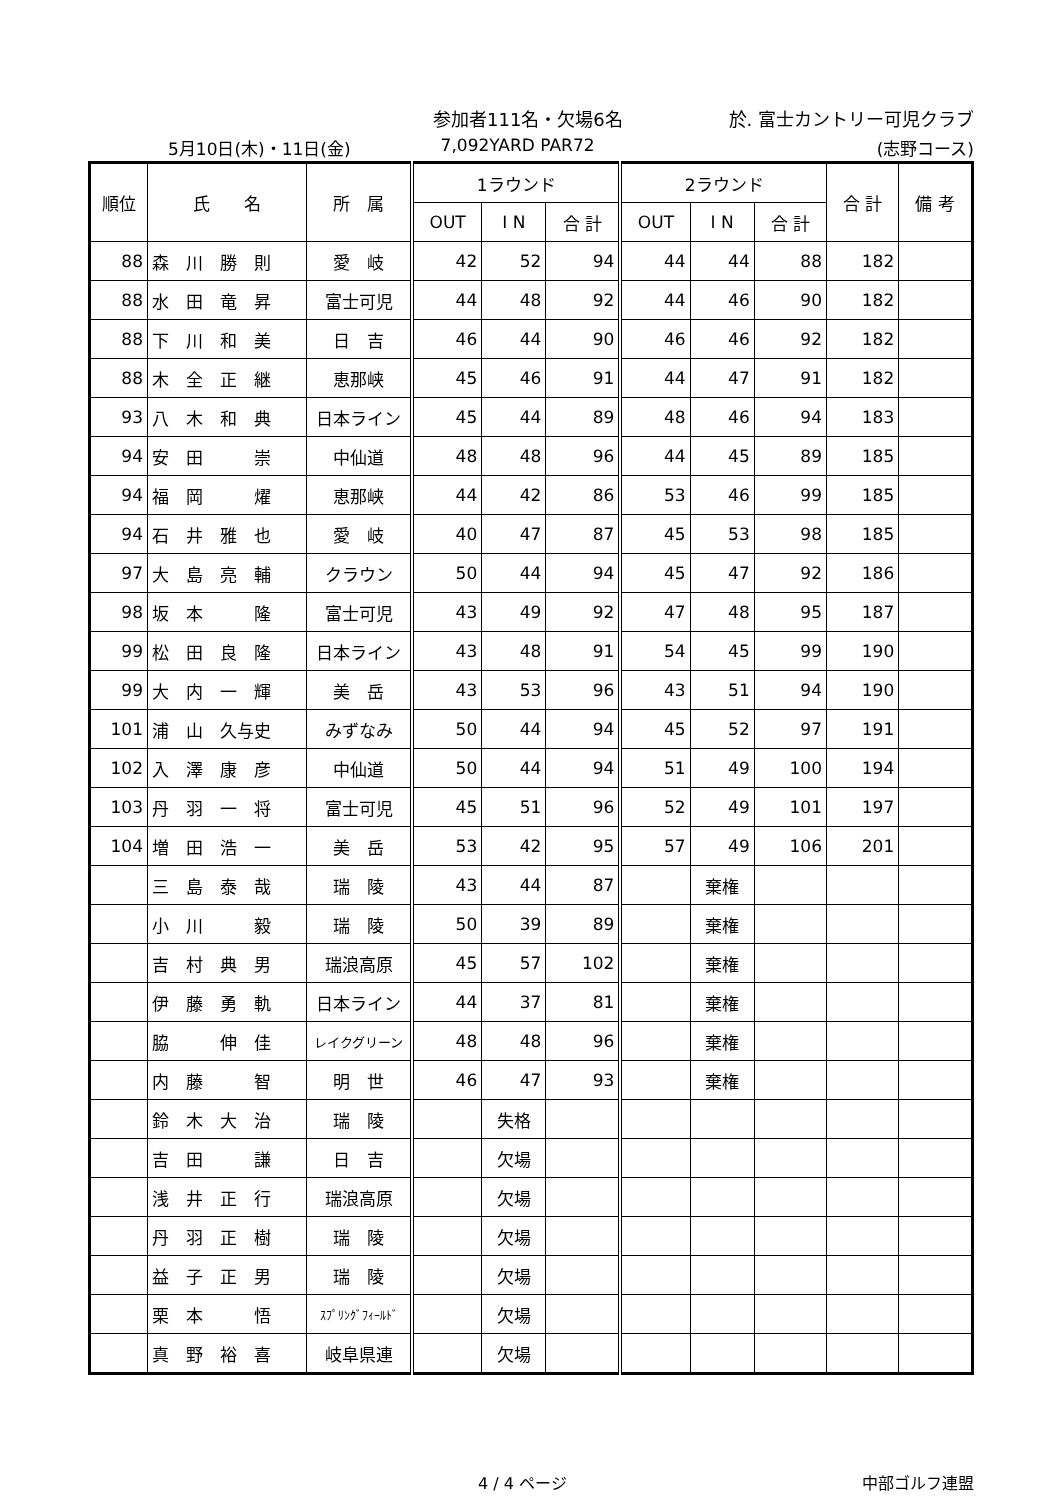参加者111名・欠場6名 於. 富士カントリー可児クラブ
5月10日(木)・11日(金) 7,092YARD PAR72 (志野コース)
| 順位 | 氏 名 | 所 属 | 1ラウンド | | | 2ラウンド | | | 合 計 | 備 考 |
| --- | --- | --- | --- | --- | --- | --- | --- | --- | --- | --- |
| | | | OUT | I N | 合 計 | OUT | I N | 合 計 | | |
| 88 | 森 川 勝 則 | 愛 岐 | 42 | 52 | 94 | 44 | 44 | 88 | 182 | |
| 88 | 水 田 竜 昇 | 富士可児 | 44 | 48 | 92 | 44 | 46 | 90 | 182 | |
| 88 | 下 川 和 美 | 日 吉 | 46 | 44 | 90 | 46 | 46 | 92 | 182 | |
| 88 | 木 全 正 継 | 恵那峡 | 45 | 46 | 91 | 44 | 47 | 91 | 182 | |
| 93 | 八 木 和 典 | 日本ライン | 45 | 44 | 89 | 48 | 46 | 94 | 183 | |
| 94 | 安 田 崇 | 中仙道 | 48 | 48 | 96 | 44 | 45 | 89 | 185 | |
| 94 | 福 岡 燿 | 恵那峡 | 44 | 42 | 86 | 53 | 46 | 99 | 185 | |
| 94 | 石 井 雅 也 | 愛 岐 | 40 | 47 | 87 | 45 | 53 | 98 | 185 | |
| 97 | 大 島 亮 輔 | クラウン | 50 | 44 | 94 | 45 | 47 | 92 | 186 | |
| 98 | 坂 本 隆 | 富士可児 | 43 | 49 | 92 | 47 | 48 | 95 | 187 | |
| 99 | 松 田 良 隆 | 日本ライン | 43 | 48 | 91 | 54 | 45 | 99 | 190 | |
| 99 | 大 内 一 輝 | 美 岳 | 43 | 53 | 96 | 43 | 51 | 94 | 190 | |
| 101 | 浦 山 久与史 | みずなみ | 50 | 44 | 94 | 45 | 52 | 97 | 191 | |
| 102 | 入 澤 康 彦 | 中仙道 | 50 | 44 | 94 | 51 | 49 | 100 | 194 | |
| 103 | 丹 羽 一 将 | 富士可児 | 45 | 51 | 96 | 52 | 49 | 101 | 197 | |
| 104 | 増 田 浩 一 | 美 岳 | 53 | 42 | 95 | 57 | 49 | 106 | 201 | |
| | 三 島 泰 哉 | 瑞 陵 | 43 | 44 | 87 | | 棄権 | | | |
| | 小 川 毅 | 瑞 陵 | 50 | 39 | 89 | | 棄権 | | | |
| | 吉 村 典 男 | 瑞浪高原 | 45 | 57 | 102 | | 棄権 | | | |
| | 伊 藤 勇 軌 | 日本ライン | 44 | 37 | 81 | | 棄権 | | | |
| | 脇 伸 佳 | レイクグリーン | 48 | 48 | 96 | | 棄権 | | | |
| | 内 藤 智 | 明 世 | 46 | 47 | 93 | | 棄権 | | | |
| | 鈴 木 大 治 | 瑞 陵 | | 失格 | | | | | | |
| | 吉 田 謙 | 日 吉 | | 欠場 | | | | | | |
| | 浅 井 正 行 | 瑞浪高原 | | 欠場 | | | | | | |
| | 丹 羽 正 樹 | 瑞 陵 | | 欠場 | | | | | | |
| | 益 子 正 男 | 瑞 陵 | | 欠場 | | | | | | |
| | 栗 本 悟 | ｽﾌﾟﾘﾝｸﾞﾌｨｰﾙﾄﾞ | | 欠場 | | | | | | |
| | 真 野 裕 喜 | 岐阜県連 | | 欠場 | | | | | | |
4 / 4 ページ 中部ゴルフ連盟